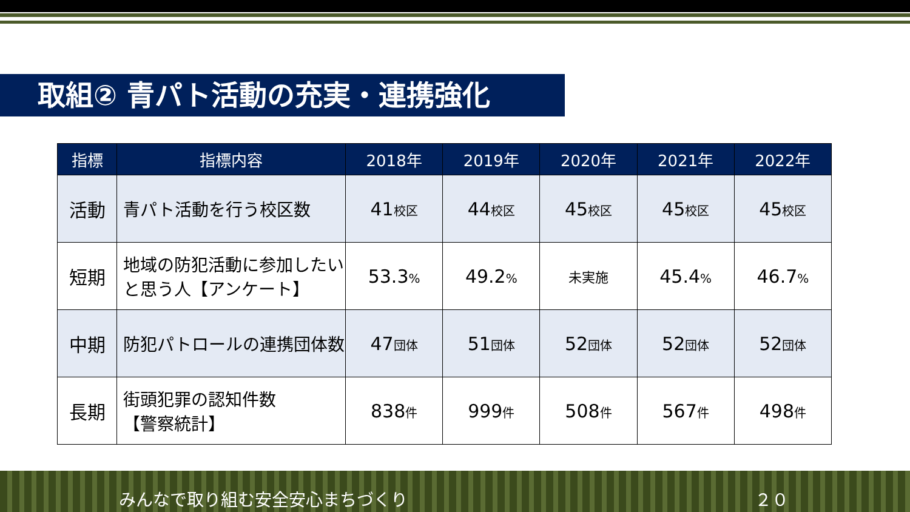取組② 青パト活動の充実・連携強化
| 指標 | 指標内容 | 2018年 | 2019年 | 2020年 | 2021年 | 2022年 |
| --- | --- | --- | --- | --- | --- | --- |
| 活動 | 青パト活動を行う校区数 | 41 校区 | 44 校区 | 45 校区 | 45 校区 | 45 校区 |
| 短期 | 地域の防犯活動に参加したいと思う人【アンケート】 | 53.3 % | 49.2 % | 未実施 | 45.4 % | 46.7 % |
| 中期 | 防犯パトロールの連携団体数 | 47 団体 | 51 団体 | 52 団体 | 52 団体 | 52 団体 |
| 長期 | 街頭犯罪の認知件数 【警察統計】 | 838 件 | 999 件 | 508 件 | 567 件 | 498 件 |
みんなで取り組む安全安心まちづくり ２０